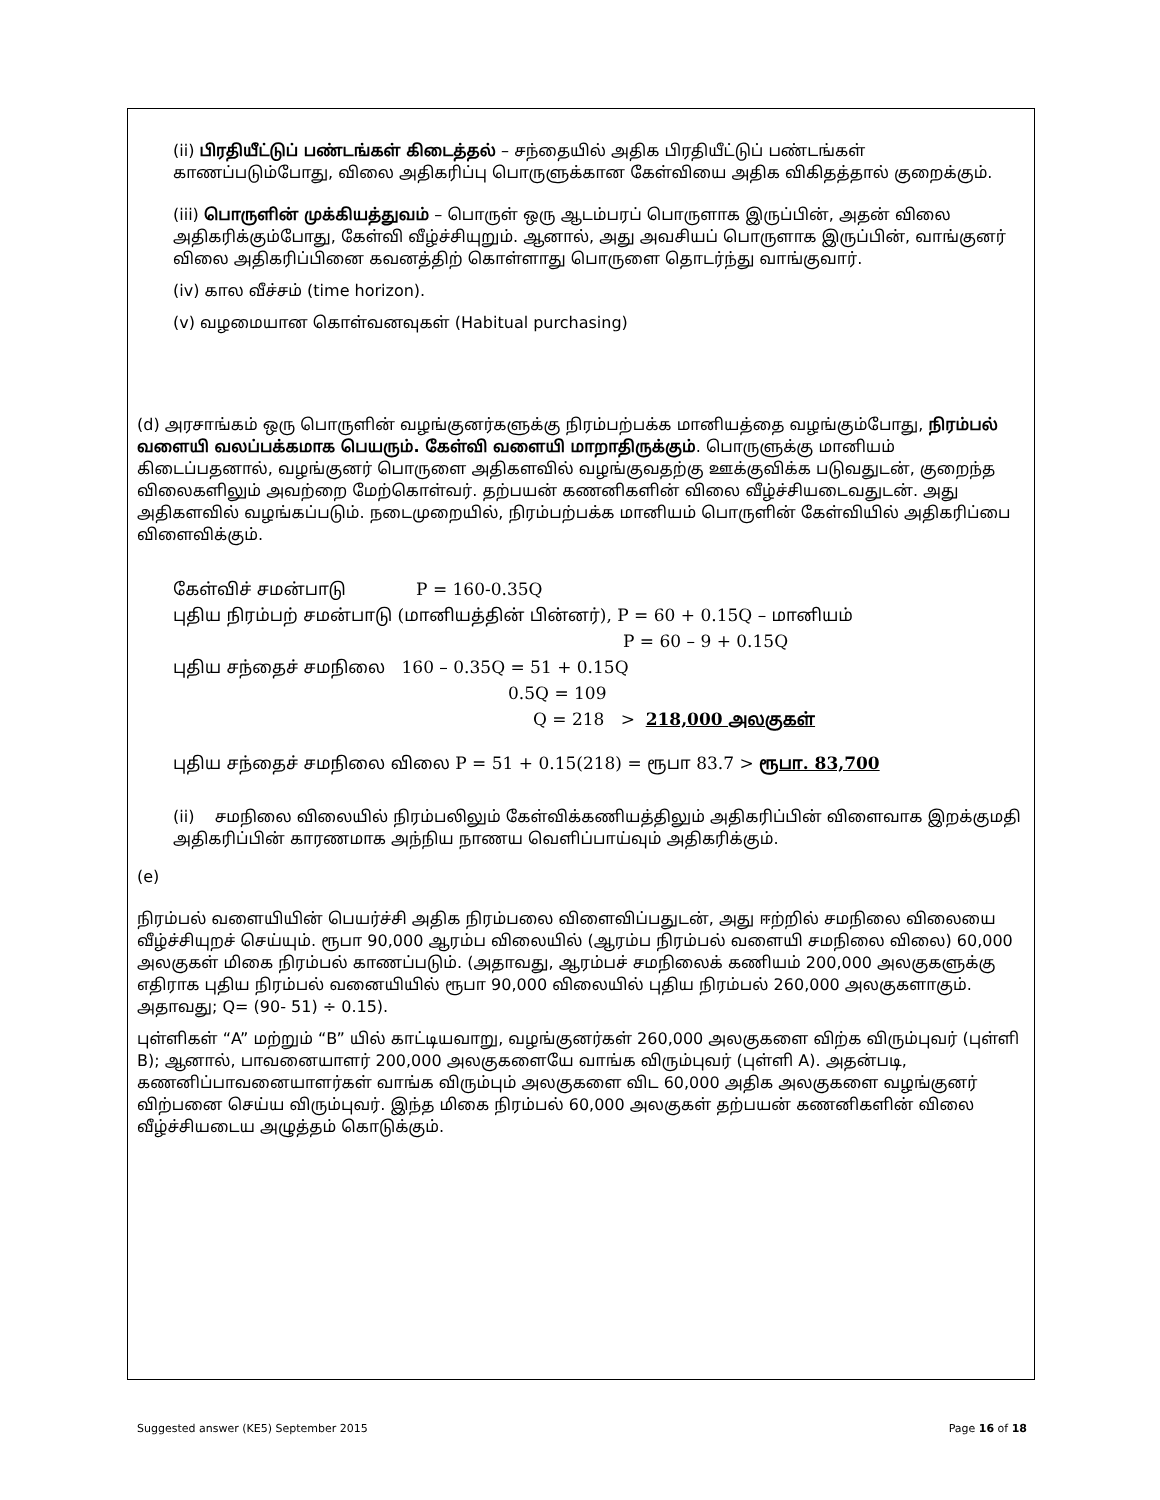(ii) பிரதியீட்டுப் பண்டங்கள் கிடைத்தல் – சந்தையில் அதிக பிரதியீட்டுப் பண்டங்கள் காணப்படும்போது, விலை அதிகரிப்பு பொருளுக்கான கேள்வியை அதிக விகிதத்தால் குறைக்கும்.
(iii) பொருளின் முக்கியத்துவம் – பொருள் ஒரு ஆடம்பரப் பொருளாக இருப்பின், அதன் விலை அதிகரிக்கும்போது, கேள்வி வீழ்ச்சியுறும். ஆனால், அது அவசியப் பொருளாக இருப்பின், வாங்குனர் விலை அதிகரிப்பினை கவனத்திற் கொள்ளாது பொருளை தொடர்ந்து வாங்குவார்.
(iv) கால வீச்சம் (time horizon).
(v) வழமையான கொள்வனவுகள் (Habitual purchasing)
(d) அரசாங்கம் ஒரு பொருளின் வழங்குனர்களுக்கு நிரம்பற்பக்க மானியத்தை வழங்கும்போது, நிரம்பல் வளையி வலப்பக்கமாக பெயரும். கேள்வி வளையி மாறாதிருக்கும். பொருளுக்கு மானியம் கிடைப்பதனால், வழங்குனர் பொருளை அதிகளவில் வழங்குவதற்கு ஊக்குவிக்க படுவதுடன், குறைந்த விலைகளிலும் அவற்றை மேற்கொள்வர். தற்பயன் கணனிகளின் விலை வீழ்ச்சியடைவதுடன். அது அதிகளவில் வழங்கப்படும். நடைமுறையில், நிரம்பற்பக்க மானியம் பொருளின் கேள்வியில் அதிகரிப்பை விளைவிக்கும்.
கேள்விச் சமன்பாடு P = 160-0.35Q
புதிய நிரம்பற் சமன்பாடு (மானியத்தின் பின்னர்), P = 60 + 0.15Q – மானியம்
P = 60 – 9 + 0.15Q
புதிய சந்தைச் சமநிலை 160 – 0.35Q = 51 + 0.15Q
0.5Q = 109
Q = 218 > 218,000 அலகுகள்
புதிய சந்தைச் சமநிலை விலை P = 51 + 0.15(218) = ரூபா 83.7 > ரூபா. 83,700
(ii) சமநிலை விலையில் நிரம்பலிலும் கேள்விக்கணியத்திலும் அதிகரிப்பின் விளைவாக இறக்குமதி அதிகரிப்பின் காரணமாக அந்நிய நாணய வெளிப்பாய்வும் அதிகரிக்கும்.
(e)
நிரம்பல் வளையியின் பெயர்ச்சி அதிக நிரம்பலை விளைவிப்பதுடன், அது ஈற்றில் சமநிலை விலையை வீழ்ச்சியுறச் செய்யும். ரூபா 90,000 ஆரம்ப விலையில் (ஆரம்ப நிரம்பல் வளையி சமநிலை விலை) 60,000 அலகுகள் மிகை நிரம்பல் காணப்படும். (அதாவது, ஆரம்பச் சமநிலைக் கணியம் 200,000 அலகுகளுக்கு எதிராக புதிய நிரம்பல் வனையியில் ரூபா 90,000 விலையில் புதிய நிரம்பல் 260,000 அலகுகளாகும். அதாவது; Q= (90- 51) ÷ 0.15).
புள்ளிகள் “A” மற்றும் “B” யில் காட்டியவாறு, வழங்குனர்கள் 260,000 அலகுகளை விற்க விரும்புவர் (புள்ளி B); ஆனால், பாவனையாளர் 200,000 அலகுகளையே வாங்க விரும்புவர் (புள்ளி A). அதன்படி, கணனிப்பாவனையாளர்கள் வாங்க விரும்பும் அலகுகளை விட 60,000 அதிக அலகுகளை வழங்குனர் விற்பனை செய்ய விரும்புவர். இந்த மிகை நிரம்பல் 60,000 அலகுகள் தற்பயன் கணனிகளின் விலை வீழ்ச்சியடைய அழுத்தம் கொடுக்கும்.
Suggested answer (KE5) September 2015 Page 16 of 18